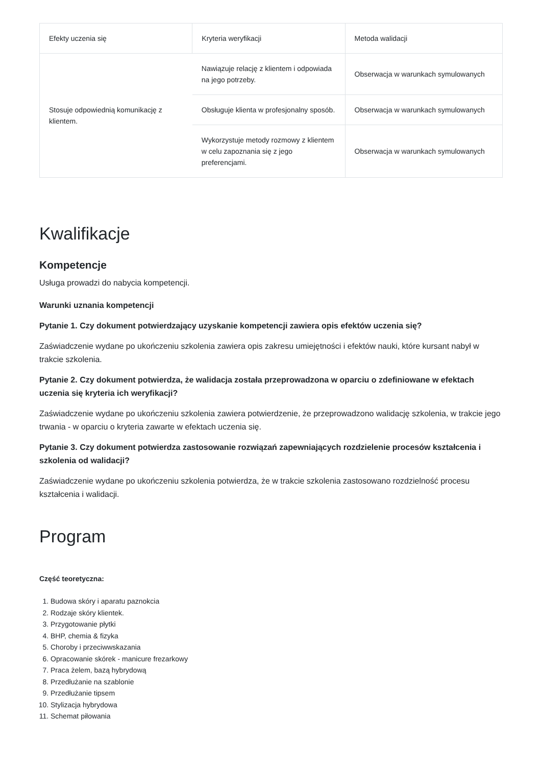| Efekty uczenia się | Kryteria weryfikacji | Metoda walidacji |
| --- | --- | --- |
| Stosuje odpowiednią komunikację z klientem. | Nawiązuje relację z klientem i odpowiada na jego potrzeby. | Obserwacja w warunkach symulowanych |
| | Obsługuje klienta w profesjonalny sposób. | Obserwacja w warunkach symulowanych |
| | Wykorzystuje metody rozmowy z klientem w celu zapoznania się z jego preferencjami. | Obserwacja w warunkach symulowanych |
Kwalifikacje
Kompetencje
Usługa prowadzi do nabycia kompetencji.
Warunki uznania kompetencji
Pytanie 1. Czy dokument potwierdzający uzyskanie kompetencji zawiera opis efektów uczenia się?
Zaświadczenie wydane po ukończeniu szkolenia zawiera opis zakresu umiejętności i efektów nauki, które kursant nabył w trakcie szkolenia.
Pytanie 2. Czy dokument potwierdza, że walidacja została przeprowadzona w oparciu o zdefiniowane w efektach uczenia się kryteria ich weryfikacji?
Zaświadczenie wydane po ukończeniu szkolenia zawiera potwierdzenie, że przeprowadzono walidację szkolenia, w trakcie jego trwania - w oparciu o kryteria zawarte w efektach uczenia się.
Pytanie 3. Czy dokument potwierdza zastosowanie rozwiązań zapewniających rozdzielenie procesów kształcenia i szkolenia od walidacji?
Zaświadczenie wydane po ukończeniu szkolenia potwierdza, że w trakcie szkolenia zastosowano rozdzielność procesu kształcenia i walidacji.
Program
Część teoretyczna:
1. Budowa skóry i aparatu paznokcia
2. Rodzaje skóry klientek.
3. Przygotowanie płytki
4. BHP, chemia & fizyka
5. Choroby i przeciwwskazania
6. Opracowanie skórek - manicure frezarkowy
7. Praca żelem, bazą hybrydową
8. Przedłużanie na szablonie
9. Przedłużanie tipsem
10. Stylizacja hybrydowa
11. Schemat piłowania